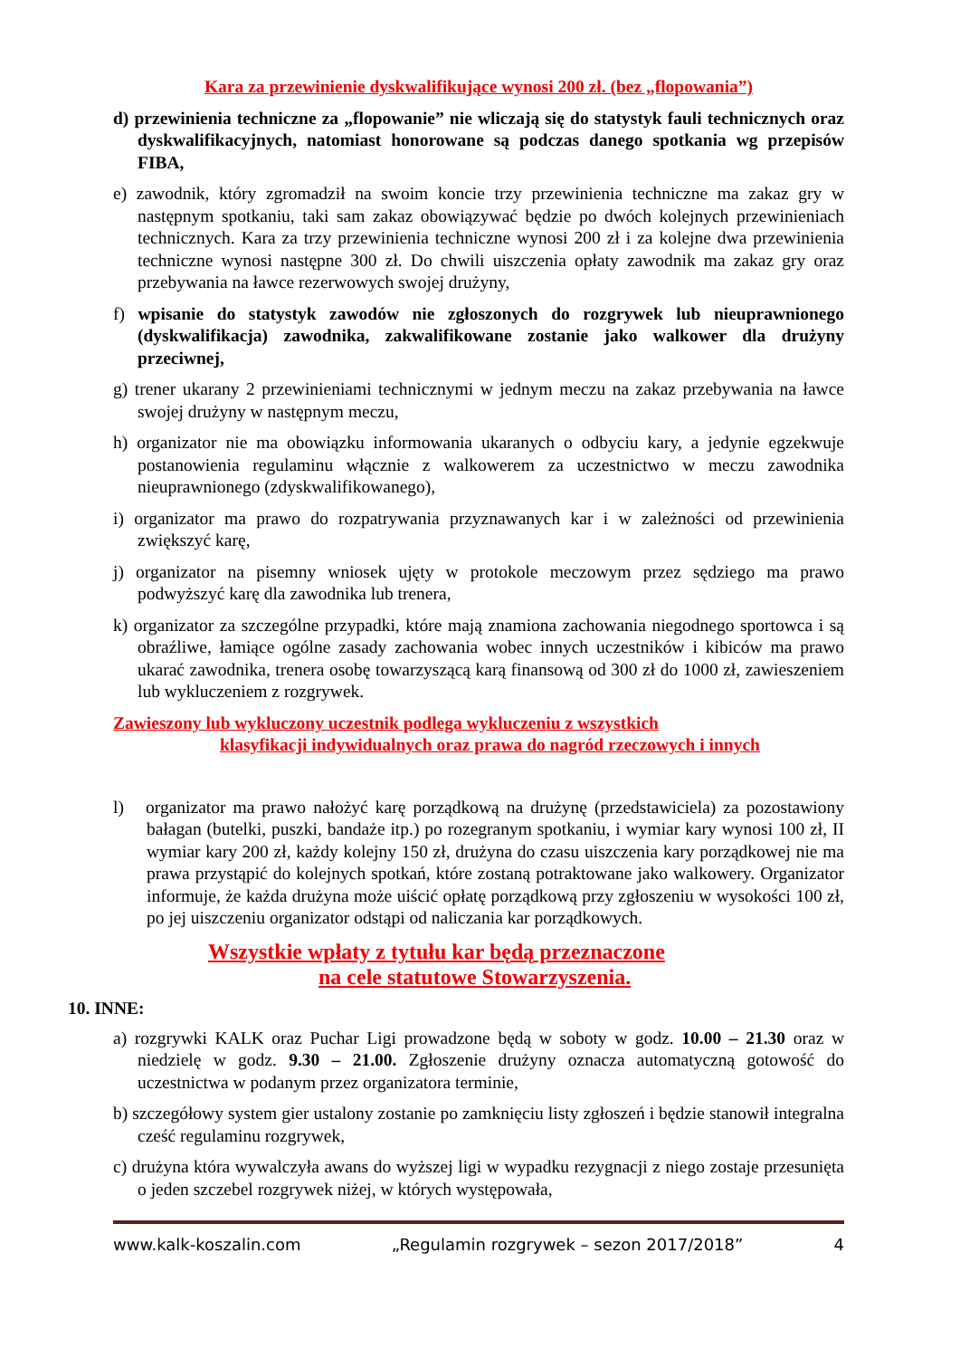Kara za przewinienie dyskwalifikujące wynosi 200 zł. (bez „flopowania”)
d) przewinienia techniczne za „flopowanie” nie wliczają się do statystyk fauli technicznych oraz dyskwalifikacyjnych, natomiast honorowane są podczas danego spotkania wg przepisów FIBA,
e) zawodnik, który zgromadził na swoim koncie trzy przewinienia techniczne ma zakaz gry w następnym spotkaniu, taki sam zakaz obowiązywać będzie po dwóch kolejnych przewinieniach technicznych. Kara za trzy przewinienia techniczne wynosi 200 zł i za kolejne dwa przewinienia techniczne wynosi następne 300 zł. Do chwili uiszczenia opłaty zawodnik ma zakaz gry oraz przebywania na ławce rezerwowych swojej drużyny,
f) wpisanie do statystyk zawodów nie zgłoszonych do rozgrywek lub nieuprawnionego (dyskwalifikacja) zawodnika, zakwalifikowane zostanie jako walkower dla drużyny przeciwnej,
g) trener ukarany 2 przewinieniami technicznymi w jednym meczu na zakaz przebywania na ławce swojej drużyny w następnym meczu,
h) organizator nie ma obowiązku informowania ukaranych o odbyciu kary, a jedynie egzekwuje postanowienia regulaminu włącznie z walkowerem za uczestnictwo w meczu zawodnika nieuprawnionego (zdyskwalifikowanego),
i) organizator ma prawo do rozpatrywania przyznawanych kar i w zależności od przewinienia zwiększyć karę,
j) organizator na pisemny wniosek ujęty w protokole meczowym przez sędziego ma prawo podwyższyć karę dla zawodnika lub trenera,
k) organizator za szczególne przypadki, które mają znamiona zachowania niegodnego sportowca i są obraźliwe, łamiące ogólne zasady zachowania wobec innych uczestników i kibiców ma prawo ukarać zawodnika, trenera osobę towarzyszącą karą finansową od 300 zł do 1000 zł, zawieszeniem lub wykluczeniem z rozgrywek.
Zawieszony lub wykluczony uczestnik podlega wykluczeniu z wszystkich
klasyfikacji indywidualnych oraz prawa do nagród rzeczowych i innych
l) organizator ma prawo nałożyć karę porządkową na drużynę (przedstawiciela) za pozostawiony bałagan (butelki, puszki, bandaże itp.) po rozegranym spotkaniu, i wymiar kary wynosi 100 zł, II wymiar kary 200 zł, każdy kolejny 150 zł, drużyna do czasu uiszczenia kary porządkowej nie ma prawa przystąpić do kolejnych spotkań, które zostaną potraktowane jako walkowery. Organizator informuje, że każda drużyna może uiścić opłatę porządkową przy zgłoszeniu w wysokości 100 zł, po jej uiszczeniu organizator odstąpi od naliczania kar porządkowych.
Wszystkie wpłaty z tytułu kar będą przeznaczone
na cele statutowe Stowarzyszenia.
10. INNE:
a) rozgrywki KALK oraz Puchar Ligi prowadzone będą w soboty w godz. 10.00 – 21.30 oraz w niedzielę w godz. 9.30 – 21.00. Zgłoszenie drużyny oznacza automatyczną gotowość do uczestnictwa w podanym przez organizatora terminie,
b) szczegółowy system gier ustalony zostanie po zamknięciu listy zgłoszeń i będzie stanowił integralna cześć regulaminu rozgrywek,
c) drużyna która wywalczyła awans do wyższej ligi w wypadku rezygnacji z niego zostaje przesunięta o jeden szczebel rozgrywek niżej, w których występowała,
www.kalk-koszalin.com „Regulamin rozgrywek – sezon 2017/2018” 4